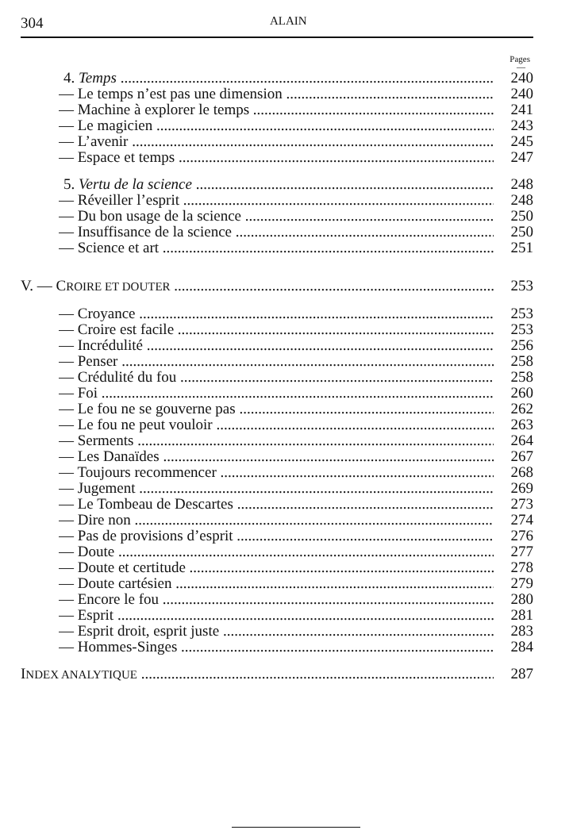304 ALAIN
Pages
—
4. Temps 240
— Le temps n’est pas une dimension 240
— Machine à explorer le temps 241
— Le magicien 243
— L’avenir 245
— Espace et temps 247
5. Vertu de la science 248
— Réveiller l’esprit 248
— Du bon usage de la science 250
— Insuffisance de la science 250
— Science et art 251
V. — CROIRE ET DOUTER 253
— Croyance 253
— Croire est facile 253
— Incrédulité 256
— Penser 258
— Crédulité du fou 258
— Foi 260
— Le fou ne se gouverne pas 262
— Le fou ne peut vouloir 263
— Serments 264
— Les Danaïdes 267
— Toujours recommencer 268
— Jugement 269
— Le Tombeau de Descartes 273
— Dire non 274
— Pas de provisions d’esprit 276
— Doute 277
— Doute et certitude 278
— Doute cartésien 279
— Encore le fou 280
— Esprit 281
— Esprit droit, esprit juste 283
— Hommes-Singes 284
INDEX ANALYTIQUE 287